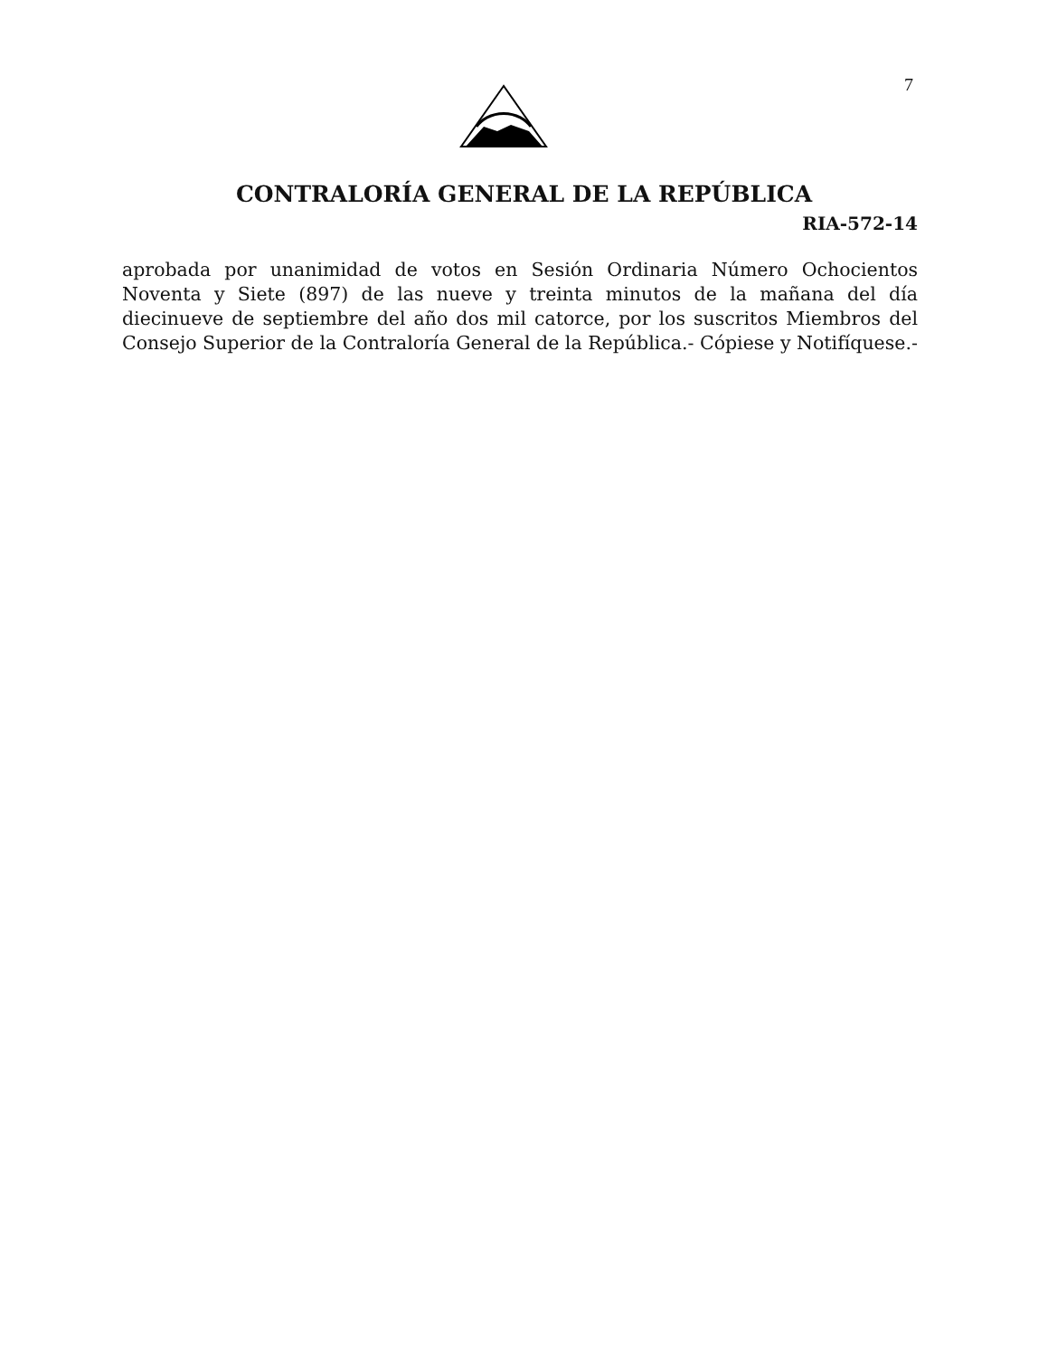7
CONTRALORÍA GENERAL DE LA REPÚBLICA
RIA-572-14
aprobada por unanimidad de votos en Sesión Ordinaria Número Ochocientos Noventa y Siete (897) de las nueve y treinta minutos de la mañana del día diecinueve de septiembre del año dos mil catorce, por los suscritos Miembros del Consejo Superior de la Contraloría General de la República.- Cópiese y Notifíquese.-